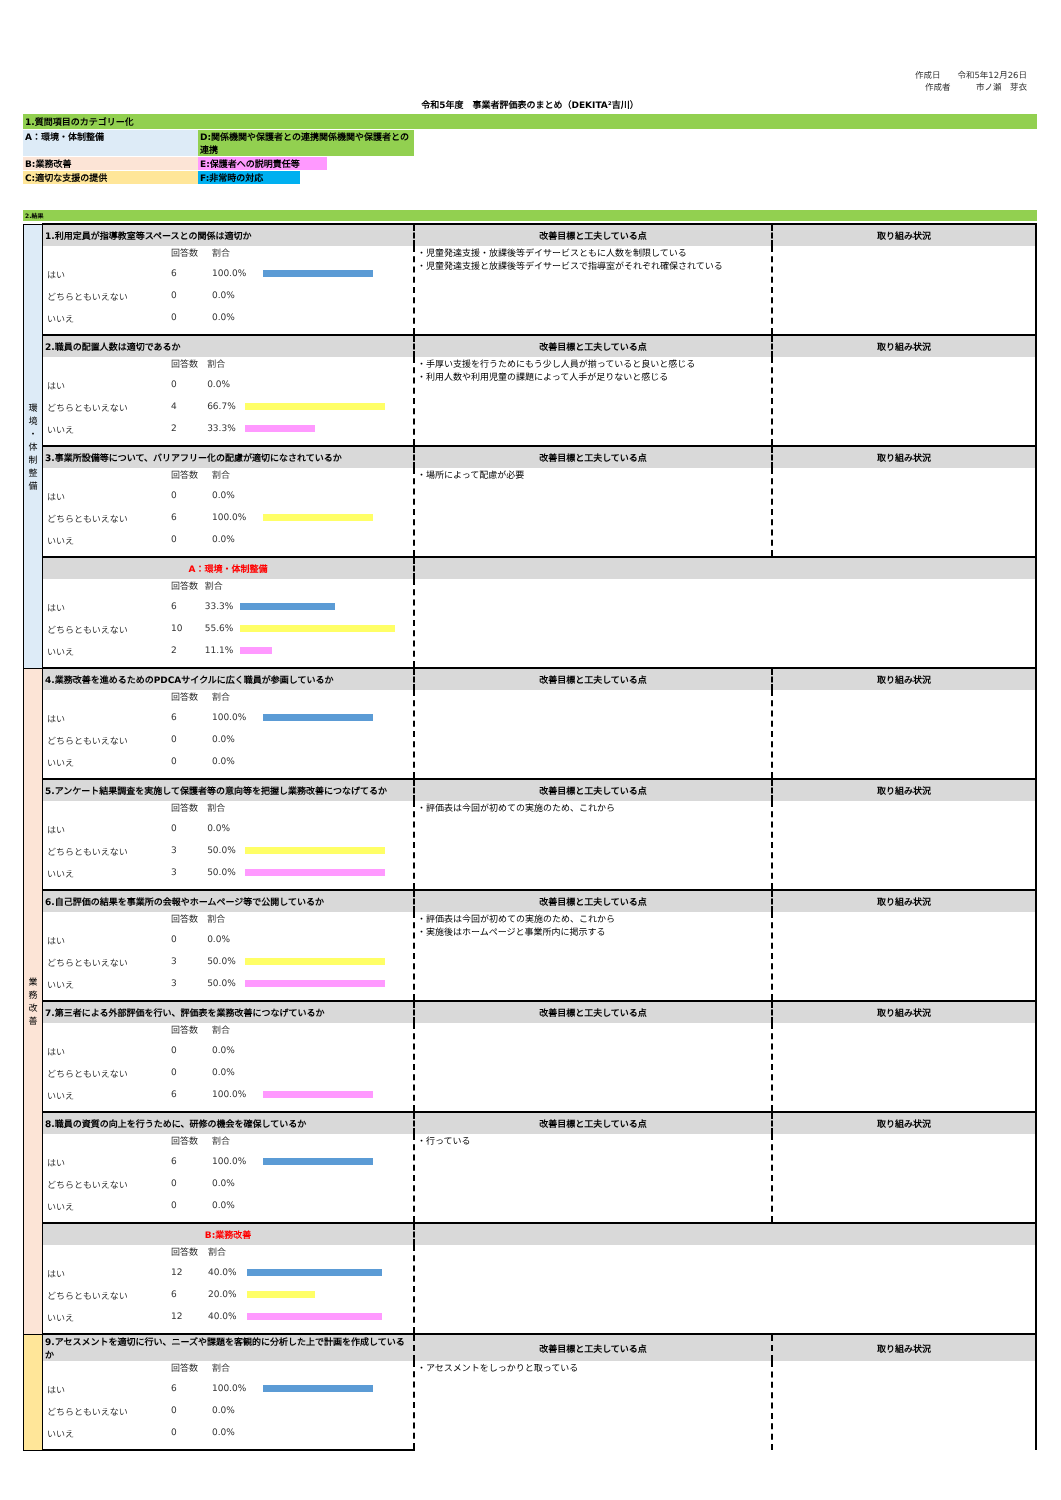作成日　　令和5年12月26日
作成者　　　市ノ瀬　芽衣
令和5年度　事業者評価表のまとめ（DEKITA²吉川）
1.質問項目のカテゴリー化
A：環境・体制整備 D:関係機関や保護者との連携関係機関や保護者との連携 B:業務改善 E:保護者への説明責任等 C:適切な支援の提供 F:非常時の対応
2.結果
| 環 境 ・ 体 制 整 備 | 1.利用定員が指導教室等スペースとの関係は適切か | 改善目標と工夫している点 | 取り組み状況 |
| | / / 回答数 / 割合 / / / はい / 6 / 100.0% / / / どちらともいえない / 0 / 0.0% / / / いいえ / 0 / 0.0% / / | ・児童発達支援・放課後等デイサービスともに人数を制限している ・児童発達支援と放課後等デイサービスで指導室がそれぞれ確保されている | |
| | 2.職員の配置人数は適切であるか | 改善目標と工夫している点 | 取り組み状況 |
| | / / 回答数 / 割合 / / / はい / 0 / 0.0% / / / どちらともいえない / 4 / 66.7% / / / いいえ / 2 / 33.3% / / | ・手厚い支援を行うためにもう少し人員が揃っていると良いと感じる ・利用人数や利用児童の課題によって人手が足りないと感じる | |
| | 3.事業所設備等について、バリアフリー化の配慮が適切になされているか | 改善目標と工夫している点 | 取り組み状況 |
| | / / 回答数 / 割合 / / / はい / 0 / 0.0% / / / どちらともいえない / 6 / 100.0% / / / いいえ / 0 / 0.0% / / | ・場所によって配慮が必要 | |
| | A：環境・体制整備 | | |
| | / / 回答数 / 割合 / / / はい / 6 / 33.3% / / / どちらともいえない / 10 / 55.6% / / / いいえ / 2 / 11.1% / / | | |
| 業 務 改 善 | 4.業務改善を進めるためのPDCAサイクルに広く職員が参画しているか | 改善目標と工夫している点 | 取り組み状況 |
| | / / 回答数 / 割合 / / / はい / 6 / 100.0% / / / どちらともいえない / 0 / 0.0% / / / いいえ / 0 / 0.0% / / | | |
| | 5.アンケート結果調査を実施して保護者等の意向等を把握し業務改善につなげてるか | 改善目標と工夫している点 | 取り組み状況 |
| | / / 回答数 / 割合 / / / はい / 0 / 0.0% / / / どちらともいえない / 3 / 50.0% / / / いいえ / 3 / 50.0% / / | ・評価表は今回が初めての実施のため、これから | |
| | 6.自己評価の結果を事業所の会報やホームページ等で公開しているか | 改善目標と工夫している点 | 取り組み状況 |
| | / / 回答数 / 割合 / / / はい / 0 / 0.0% / / / どちらともいえない / 3 / 50.0% / / / いいえ / 3 / 50.0% / / | ・評価表は今回が初めての実施のため、これから ・実施後はホームページと事業所内に掲示する | |
| | 7.第三者による外部評価を行い、評価表を業務改善につなげているか | 改善目標と工夫している点 | 取り組み状況 |
| | / / 回答数 / 割合 / / / はい / 0 / 0.0% / / / どちらともいえない / 0 / 0.0% / / / いいえ / 6 / 100.0% / / | | |
| | 8.職員の資質の向上を行うために、研修の機会を確保しているか | 改善目標と工夫している点 | 取り組み状況 |
| | / / 回答数 / 割合 / / / はい / 6 / 100.0% / / / どちらともいえない / 0 / 0.0% / / / いいえ / 0 / 0.0% / / | ・行っている | |
| | B:業務改善 | | |
| | / / 回答数 / 割合 / / / はい / 12 / 40.0% / / / どちらともいえない / 6 / 20.0% / / / いいえ / 12 / 40.0% / / | | |
| | 9.アセスメントを適切に行い、ニーズや課題を客観的に分析した上で計画を作成しているか | 改善目標と工夫している点 | 取り組み状況 |
| | / / 回答数 / 割合 / / / はい / 6 / 100.0% / / / どちらともいえない / 0 / 0.0% / / / いいえ / 0 / 0.0% / / | ・アセスメントをしっかりと取っている | |